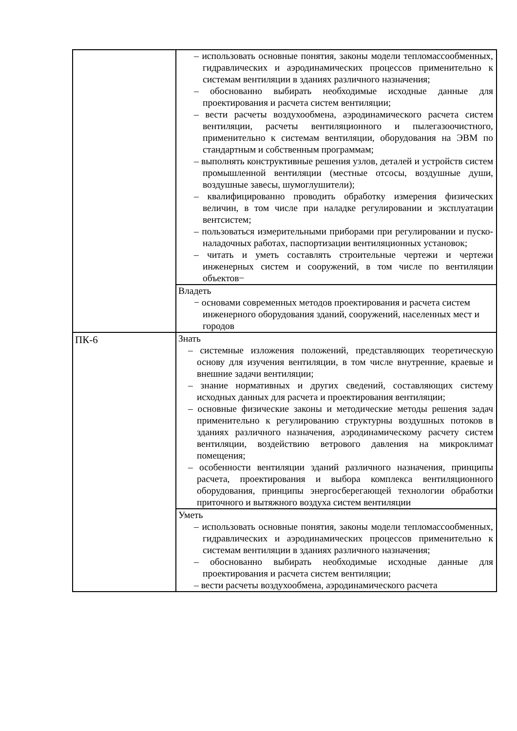| | – использовать основные понятия, законы модели тепломассообменных, гидравлических и аэродинамических процессов применительно к системам вентиляции в зданиях различного назначения; – обоснованно выбирать необходимые исходные данные для проектирования и расчета систем вентиляции; – вести расчеты воздухообмена, аэродинамического расчета систем вентиляции, расчеты вентиляционного и пылегазоочистного, применительно к системам вентиляции, оборудования на ЭВМ по стандартным и собственным программам; – выполнять конструктивные решения узлов, деталей и устройств систем промышленной вентиляции (местные отсосы, воздушные души, воздушные завесы, шумоглушители); – квалифицированно проводить обработку измерения физических величин, в том числе при наладке регулировании и эксплуатации вентсистем; – пользоваться измерительными приборами при регулировании и пуско-наладочных работах, паспортизации вентиляционных установок; – читать и уметь составлять строительные чертежи и чертежи инженерных систем и сооружений, в том числе по вентиляции объектов− |
| | Владеть − основами современных методов проектирования и расчета систем инженерного оборудования зданий, сооружений, населенных мест и городов |
| ПК-6 | Знать – системные изложения положений, представляющих теоретическую основу для изучения вентиляции, в том числе внутренние, краевые и внешние задачи вентиляции; – знание нормативных и других сведений, составляющих систему исходных данных для расчета и проектирования вентиляции; – основные физические законы и методические методы решения задач применительно к регулированию структурны воздушных потоков в зданиях различного назначения, аэродинамическому расчету систем вентиляции, воздействию ветрового давления на микроклимат помещения; – особенности вентиляции зданий различного назначения, принципы расчета, проектирования и выбора комплекса вентиляционного оборудования, принципы энергосберегающей технологии обработки приточного и вытяжного воздуха систем вентиляции |
| | Уметь – использовать основные понятия, законы модели тепломассообменных, гидравлических и аэродинамических процессов применительно к системам вентиляции в зданиях различного назначения; – обоснованно выбирать необходимые исходные данные для проектирования и расчета систем вентиляции; – вести расчеты воздухообмена, аэродинамического расчета |